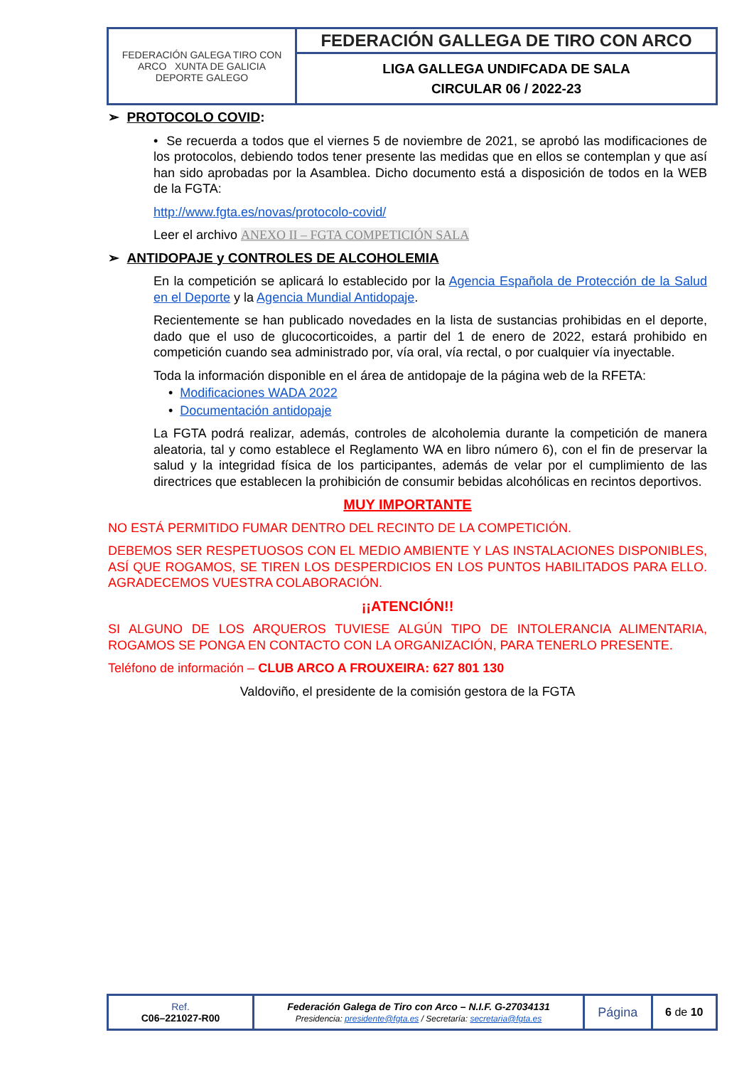| FEDERACIÓN GALEGA TIRO CON ARCO XUNTA DE GALICIA DEPORTE GALEGO | FEDERACIÓN GALLEGA DE TIRO CON ARCO |
| | LIGA GALLEGA UNDIFCADA DE SALA CIRCULAR 06 / 2022-23 |
➢ PROTOCOLO COVID:
• Se recuerda a todos que el viernes 5 de noviembre de 2021, se aprobó las modificaciones de los protocolos, debiendo todos tener presente las medidas que en ellos se contemplan y que así han sido aprobadas por la Asamblea. Dicho documento está a disposición de todos en la WEB de la FGTA:
http://www.fgta.es/novas/protocolo-covid/
Leer el archivo ANEXO II – FGTA COMPETICIÓN SALA
➢ ANTIDOPAJE y CONTROLES DE ALCOHOLEMIA
En la competición se aplicará lo establecido por la Agencia Española de Protección de la Salud en el Deporte y la Agencia Mundial Antidopaje.
Recientemente se han publicado novedades en la lista de sustancias prohibidas en el deporte, dado que el uso de glucocorticoides, a partir del 1 de enero de 2022, estará prohibido en competición cuando sea administrado por, vía oral, vía rectal, o por cualquier vía inyectable.
Toda la información disponible en el área de antidopaje de la página web de la RFETA:
• Modificaciones WADA 2022
• Documentación antidopaje
La FGTA podrá realizar, además, controles de alcoholemia durante la competición de manera aleatoria, tal y como establece el Reglamento WA en libro número 6), con el fin de preservar la salud y la integridad física de los participantes, además de velar por el cumplimiento de las directrices que establecen la prohibición de consumir bebidas alcohólicas en recintos deportivos.
MUY IMPORTANTE
NO ESTÁ PERMITIDO FUMAR DENTRO DEL RECINTO DE LA COMPETICIÓN.
DEBEMOS SER RESPETUOSOS CON EL MEDIO AMBIENTE Y LAS INSTALACIONES DISPONIBLES, ASÍ QUE ROGAMOS, SE TIREN LOS DESPERDICIOS EN LOS PUNTOS HABILITADOS PARA ELLO. AGRADECEMOS VUESTRA COLABORACIÓN.
¡¡ATENCIÓN!!
SI ALGUNO DE LOS ARQUEROS TUVIESE ALGÚN TIPO DE INTOLERANCIA ALIMENTARIA, ROGAMOS SE PONGA EN CONTACTO CON LA ORGANIZACIÓN, PARA TENERLO PRESENTE.
Teléfono de información – CLUB ARCO A FROUXEIRA: 627 801 130
Valdoviño, el presidente de la comisión gestora de la FGTA
| Ref. C06–221027-R00 | Federación Galega de Tiro con Arco – N.I.F. G-27034131 Presidencia: presidente@fgta.es / Secretaría: secretaria@fgta.es | Página | 6 de 10 |